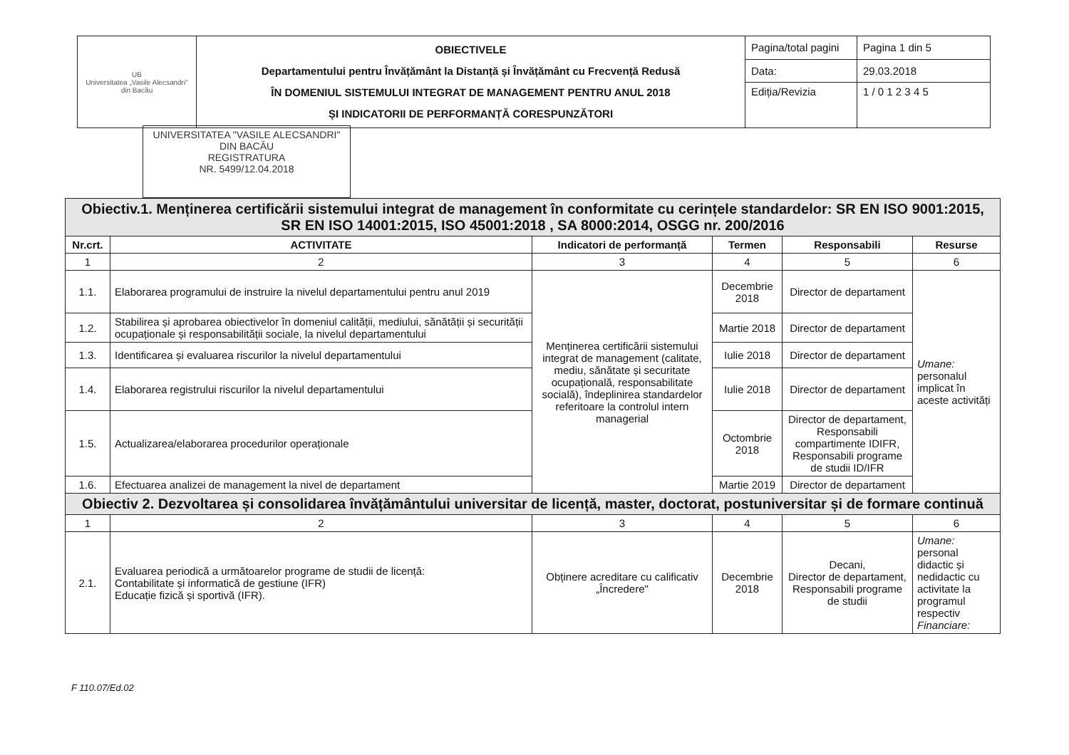| UB Universitatea „Vasile Alecsandri" din Bacău | OBIECTIVELE Departamentului pentru Învățământ la Distanță și Învățământ cu Frecvență Redusă ÎN DOMENIUL SISTEMULUI INTEGRAT DE MANAGEMENT PENTRU ANUL 2018 ȘI INDICATORII DE PERFORMANȚĂ CORESPUNZĂTORI | Pagina/total pagini | Pagina 1 din 5 |
| | | Data: | 29.03.2018 |
| | | Ediția/Revizia | 1 / 0 1 2 3 4 5 |
UNIVERSITATEA "VASILE ALECSANDRI"
DIN BACĂU
REGISTRATURA
NR. 5499/12.04.2018
| Obiectiv.1. Menținerea certificării sistemului integrat de management în conformitate cu cerințele standardelor: SR EN ISO 9001:2015, SR EN ISO 14001:2015, ISO 45001:2018 , SA 8000:2014, OSGG nr. 200/2016 | | | | | |
| Nr.crt. | ACTIVITATE | Indicatori de performanță | Termen | Responsabili | Resurse |
| 1 | 2 | 3 | 4 | 5 | 6 |
| 1.1. | Elaborarea programului de instruire la nivelul departamentului pentru anul 2019 | Menținerea certificării sistemului integrat de management (calitate, mediu, sănătate și securitate ocupațională, responsabilitate socială), îndeplinirea standardelor referitoare la controlul intern managerial | Decembrie 2018 | Director de departament | Umane: personalul implicat în aceste activități |
| 1.2. | Stabilirea și aprobarea obiectivelor în domeniul calității, mediului, sănătății și securității ocupaționale și responsabilității sociale, la nivelul departamentului | | Martie 2018 | Director de departament | |
| 1.3. | Identificarea și evaluarea riscurilor la nivelul departamentului | | Iulie 2018 | Director de departament | |
| 1.4. | Elaborarea registrului riscurilor la nivelul departamentului | | Iulie 2018 | Director de departament | |
| 1.5. | Actualizarea/elaborarea procedurilor operaționale | | Octombrie 2018 | Director de departament, Responsabili compartimente IDIFR, Responsabili programe de studii ID/IFR | |
| 1.6. | Efectuarea analizei de management la nivel de departament | | Martie 2019 | Director de departament | |
| Obiectiv 2. Dezvoltarea și consolidarea învățământului universitar de licență, master, doctorat, postuniversitar și de formare continuă | | | | | |
| 1 | 2 | 3 | 4 | 5 | 6 |
| 2.1. | Evaluarea periodică a următoarelor programe de studii de licență: Contabilitate și informatică de gestiune (IFR) Educație fizică și sportivă (IFR). | Obținere acreditare cu calificativ „Încredere" | Decembrie 2018 | Decani, Director de departament, Responsabili programe de studii | Umane: personal didactic și nedidactic cu activitate la programul respectiv Financiare: |
F 110.07/Ed.02